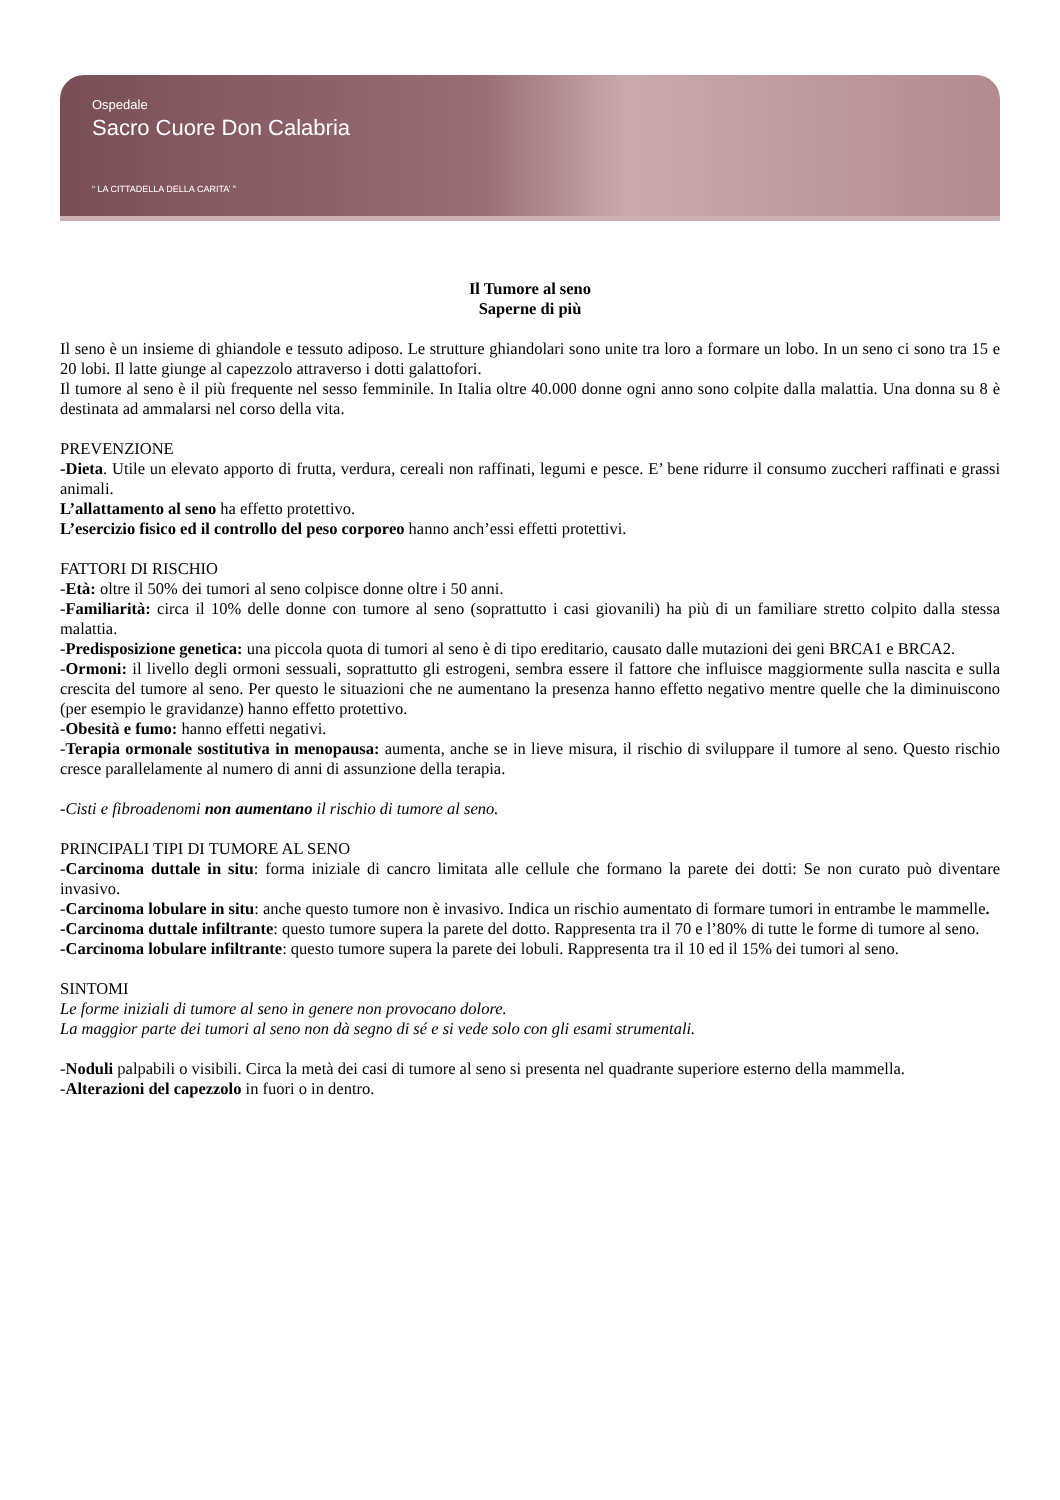Ospedale
Sacro Cuore Don Calabria
“ LA CITTADELLA DELLA CARITA’ ”
Il Tumore al seno
Saperne di più
Il seno è un insieme di ghiandole e tessuto adiposo. Le strutture ghiandolari sono unite tra loro a formare un lobo. In un seno ci sono tra 15 e 20 lobi. Il latte giunge al capezzolo attraverso i dotti galattofori.
Il tumore al seno è il più frequente nel sesso femminile. In Italia oltre 40.000 donne ogni anno sono colpite dalla malattia. Una donna su 8 è destinata ad ammalarsi nel corso della vita.
PREVENZIONE
-Dieta. Utile un elevato apporto di frutta, verdura, cereali non raffinati, legumi e pesce. E’ bene ridurre il consumo zuccheri raffinati e grassi animali.
L’allattamento al seno ha effetto protettivo.
L’esercizio fisico ed il controllo del peso corporeo hanno anch’essi effetti protettivi.
FATTORI DI RISCHIO
-Età: oltre il 50% dei tumori al seno colpisce donne oltre i 50 anni.
-Familiarità: circa il 10% delle donne con tumore al seno (soprattutto i casi giovanili) ha più di un familiare stretto colpito dalla stessa malattia.
-Predisposizione genetica: una piccola quota di tumori al seno è di tipo ereditario, causato dalle mutazioni dei geni BRCA1 e BRCA2.
-Ormoni: il livello degli ormoni sessuali, soprattutto gli estrogeni, sembra essere il fattore che influisce maggiormente sulla nascita e sulla crescita del tumore al seno. Per questo le situazioni che ne aumentano la presenza hanno effetto negativo mentre quelle che la diminuiscono (per esempio le gravidanze) hanno effetto protettivo.
-Obesità e fumo: hanno effetti negativi.
-Terapia ormonale sostitutiva in menopausa: aumenta, anche se in lieve misura, il rischio di sviluppare il tumore al seno. Questo rischio cresce parallelamente al numero di anni di assunzione della terapia.
-Cisti e fibroadenomi non aumentano il rischio di tumore al seno.
PRINCIPALI TIPI DI TUMORE AL SENO
-Carcinoma duttale in situ: forma iniziale di cancro limitata alle cellule che formano la parete dei dotti: Se non curato può diventare invasivo.
-Carcinoma lobulare in situ: anche questo tumore non è invasivo. Indica un rischio aumentato di formare tumori in entrambe le mammelle.
-Carcinoma duttale infiltrante: questo tumore supera la parete del dotto. Rappresenta tra il 70 e l’80% di tutte le forme di tumore al seno.
-Carcinoma lobulare infiltrante: questo tumore supera la parete dei lobuli. Rappresenta tra il 10 ed il 15% dei tumori al seno.
SINTOMI
Le forme iniziali di tumore al seno in genere non provocano dolore.
La maggior parte dei tumori al seno non dà segno di sé e si vede solo con gli esami strumentali.
-Noduli palpabili o visibili. Circa la metà dei casi di tumore al seno si presenta nel quadrante superiore esterno della mammella.
-Alterazioni del capezzolo in fuori o in dentro.